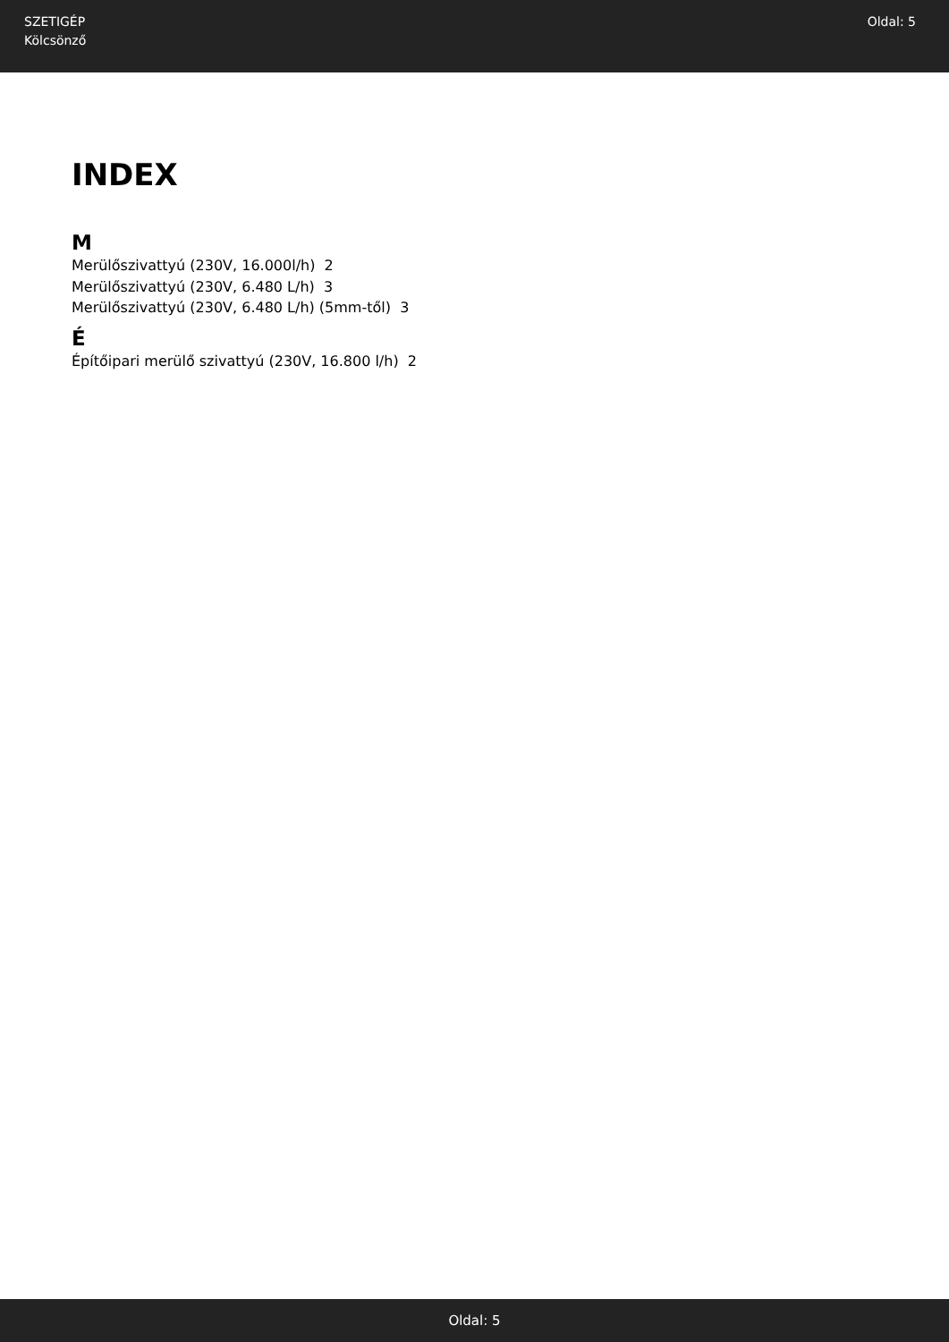SZETIGÉP
Kölcsönző
Oldal: 5
INDEX
M
Merülőszivattyú (230V, 16.000l/h) 2
Merülőszivattyú (230V, 6.480 L/h) 3
Merülőszivattyú (230V, 6.480 L/h) (5mm-től) 3
É
Építőipari merülő szivattyú (230V, 16.800 l/h) 2
Oldal: 5